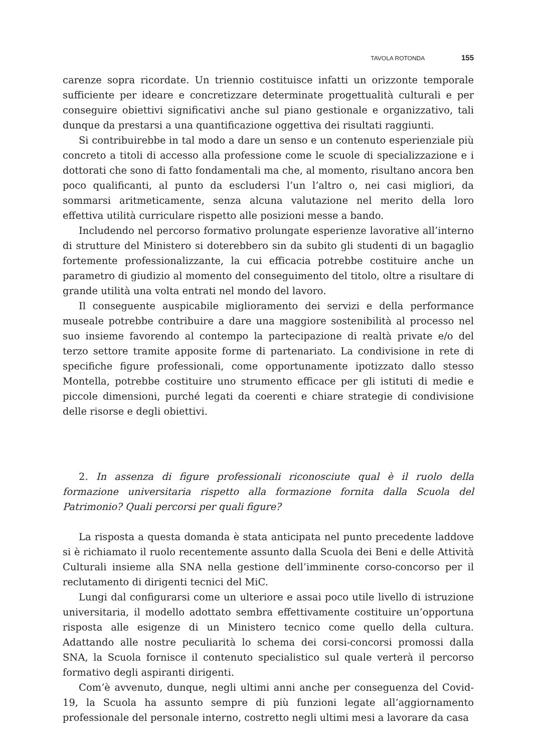TAVOLA ROTONDA 155
carenze sopra ricordate. Un triennio costituisce infatti un orizzonte temporale sufficiente per ideare e concretizzare determinate progettualità culturali e per conseguire obiettivi significativi anche sul piano gestionale e organizzativo, tali dunque da prestarsi a una quantificazione oggettiva dei risultati raggiunti.
Si contribuirebbe in tal modo a dare un senso e un contenuto esperienziale più concreto a titoli di accesso alla professione come le scuole di specializzazione e i dottorati che sono di fatto fondamentali ma che, al momento, risultano ancora ben poco qualificanti, al punto da escludersi l’un l’altro o, nei casi migliori, da sommarsi aritmeticamente, senza alcuna valutazione nel merito della loro effettiva utilità curriculare rispetto alle posizioni messe a bando.
Includendo nel percorso formativo prolungate esperienze lavorative all’interno di strutture del Ministero si doterebbero sin da subito gli studenti di un bagaglio fortemente professionalizzante, la cui efficacia potrebbe costituire anche un parametro di giudizio al momento del conseguimento del titolo, oltre a risultare di grande utilità una volta entrati nel mondo del lavoro.
Il conseguente auspicabile miglioramento dei servizi e della performance museale potrebbe contribuire a dare una maggiore sostenibilità al processo nel suo insieme favorendo al contempo la partecipazione di realtà private e/o del terzo settore tramite apposite forme di partenariato. La condivisione in rete di specifiche figure professionali, come opportunamente ipotizzato dallo stesso Montella, potrebbe costituire uno strumento efficace per gli istituti di medie e piccole dimensioni, purché legati da coerenti e chiare strategie di condivisione delle risorse e degli obiettivi.
2. In assenza di figure professionali riconosciute qual è il ruolo della formazione universitaria rispetto alla formazione fornita dalla Scuola del Patrimonio? Quali percorsi per quali figure?
La risposta a questa domanda è stata anticipata nel punto precedente laddove si è richiamato il ruolo recentemente assunto dalla Scuola dei Beni e delle Attività Culturali insieme alla SNA nella gestione dell’imminente corso-concorso per il reclutamento di dirigenti tecnici del MiC.
Lungi dal configurarsi come un ulteriore e assai poco utile livello di istruzione universitaria, il modello adottato sembra effettivamente costituire un’opportuna risposta alle esigenze di un Ministero tecnico come quello della cultura. Adattando alle nostre peculiarità lo schema dei corsi-concorsi promossi dalla SNA, la Scuola fornisce il contenuto specialistico sul quale verterà il percorso formativo degli aspiranti dirigenti.
Com’è avvenuto, dunque, negli ultimi anni anche per conseguenza del Covid-19, la Scuola ha assunto sempre di più funzioni legate all’aggiornamento professionale del personale interno, costretto negli ultimi mesi a lavorare da casa